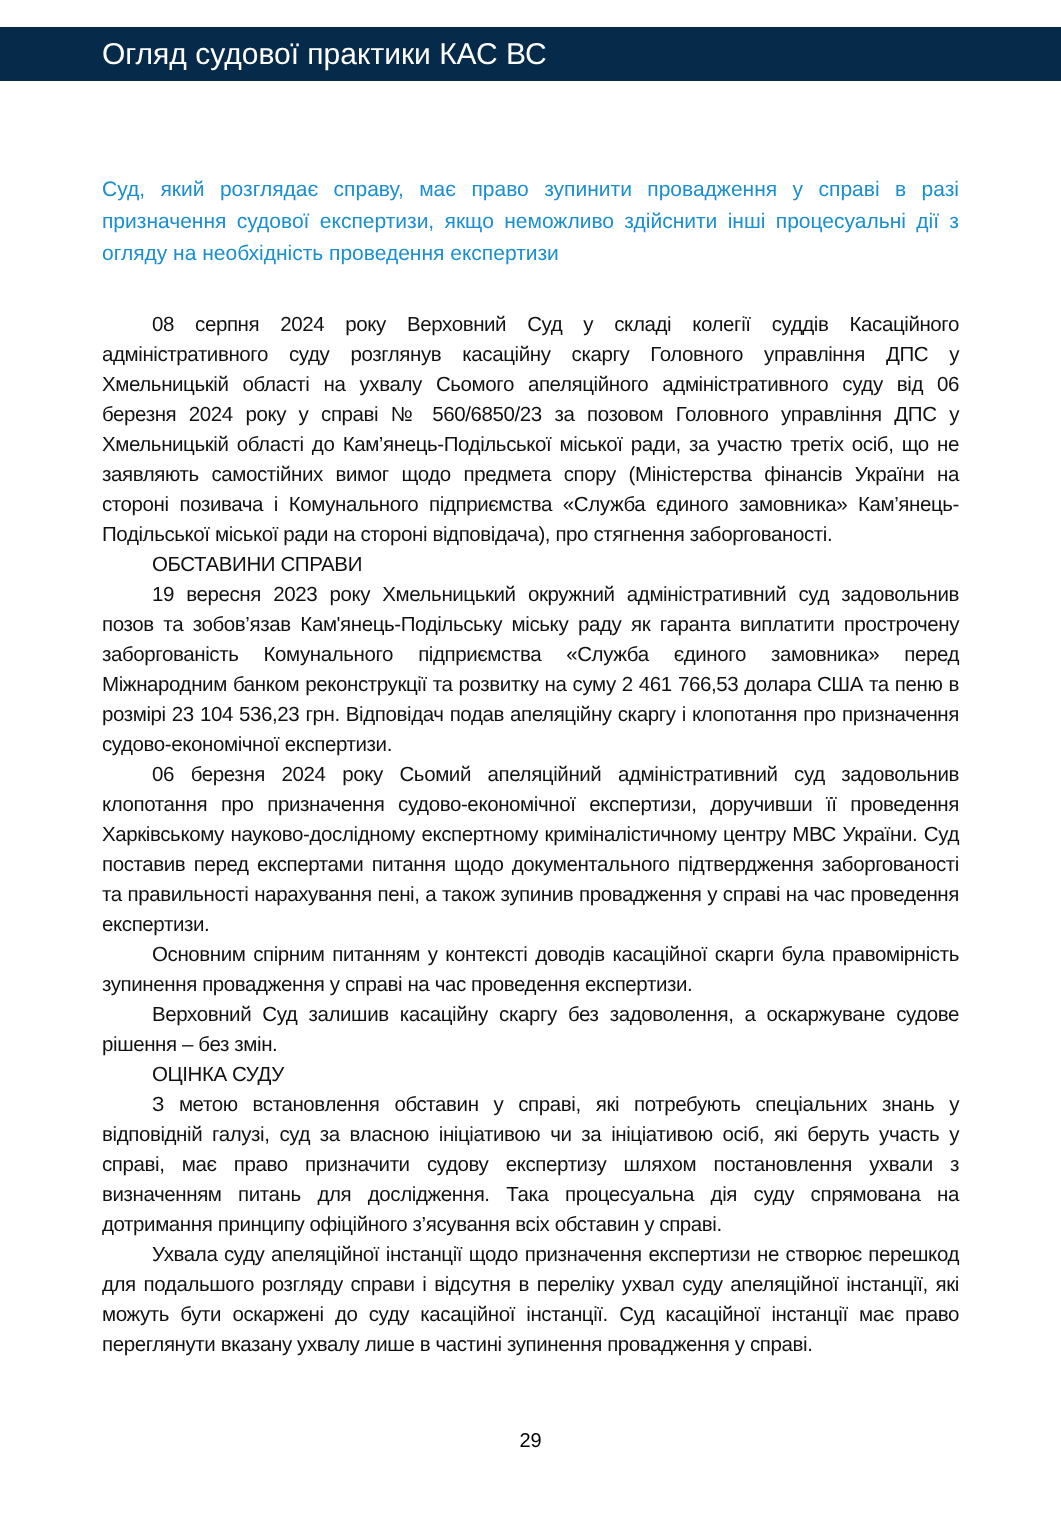Огляд судової практики КАС ВС
Суд, який розглядає справу, має право зупинити провадження у справі в разі призначення судової експертизи, якщо неможливо здійснити інші процесуальні дії з огляду на необхідність проведення експертизи
08 серпня 2024 року Верховний Суд у складі колегії суддів Касаційного адміністративного суду розглянув касаційну скаргу Головного управління ДПС у Хмельницькій області на ухвалу Сьомого апеляційного адміністративного суду від 06 березня 2024 року у справі № 560/6850/23 за позовом Головного управління ДПС у Хмельницькій області до Кам’янець-Подільської міської ради, за участю третіх осіб, що не заявляють самостійних вимог щодо предмета спору (Міністерства фінансів України на стороні позивача і Комунального підприємства «Служба єдиного замовника» Кам’янець-Подільської міської ради на стороні відповідача), про стягнення заборгованості.
ОБСТАВИНИ СПРАВИ
19 вересня 2023 року Хмельницький окружний адміністративний суд задовольнив позов та зобов’язав Кам'янець-Подільську міську раду як гаранта виплатити прострочену заборгованість Комунального підприємства «Служба єдиного замовника» перед Міжнародним банком реконструкції та розвитку на суму 2 461 766,53 долара США та пеню в розмірі 23 104 536,23 грн. Відповідач подав апеляційну скаргу і клопотання про призначення судово-економічної експертизи.
06 березня 2024 року Сьомий апеляційний адміністративний суд задовольнив клопотання про призначення судово-економічної експертизи, доручивши її проведення Харківському науково-дослідному експертному криміналістичному центру МВС України. Суд поставив перед експертами питання щодо документального підтвердження заборгованості та правильності нарахування пені, а також зупинив провадження у справі на час проведення експертизи.
Основним спірним питанням у контексті доводів касаційної скарги була правомірність зупинення провадження у справі на час проведення експертизи.
Верховний Суд залишив касаційну скаргу без задоволення, а оскаржуване судове рішення – без змін.
ОЦІНКА СУДУ
З метою встановлення обставин у справі, які потребують спеціальних знань у відповідній галузі, суд за власною ініціативою чи за ініціативою осіб, які беруть участь у справі, має право призначити судову експертизу шляхом постановлення ухвали з визначенням питань для дослідження. Така процесуальна дія суду спрямована на дотримання принципу офіційного з’ясування всіх обставин у справі.
Ухвала суду апеляційної інстанції щодо призначення експертизи не створює перешкод для подальшого розгляду справи і відсутня в переліку ухвал суду апеляційної інстанції, які можуть бути оскаржені до суду касаційної інстанції. Суд касаційної інстанції має право переглянути вказану ухвалу лише в частині зупинення провадження у справі.
29